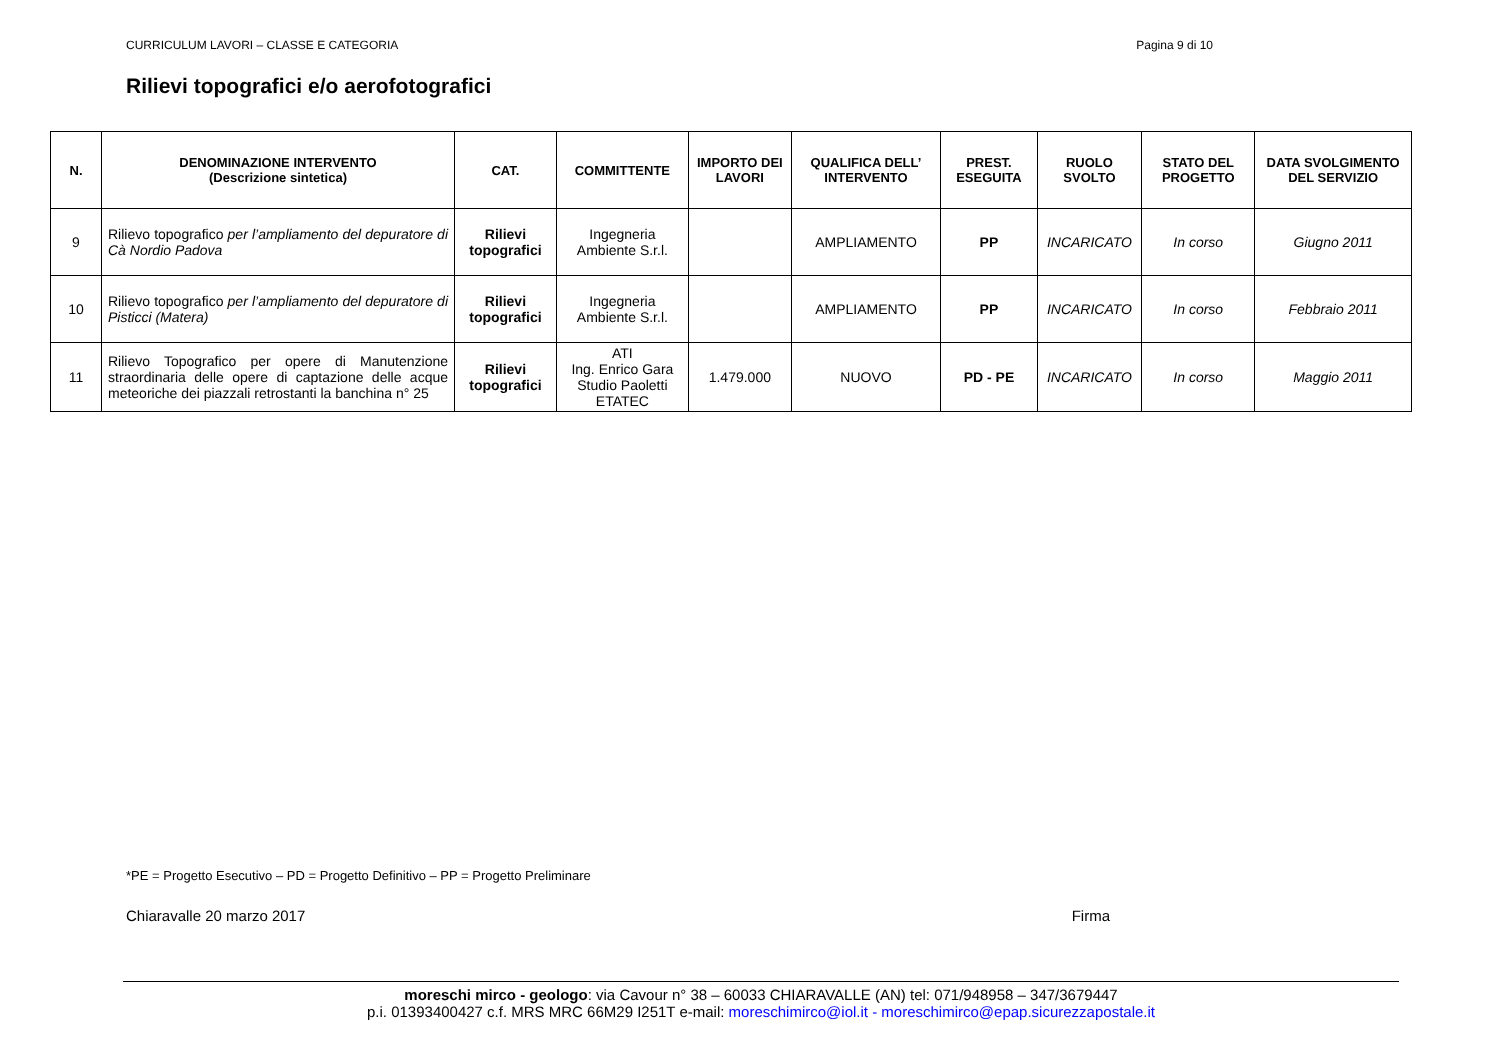CURRICULUM LAVORI – CLASSE E CATEGORIA Pagina 9 di 10
Rilievi topografici e/o aerofotografici
| N. | DENOMINAZIONE INTERVENTO (Descrizione sintetica) | CAT. | COMMITTENTE | IMPORTO DEI LAVORI | QUALIFICA DELL’ INTERVENTO | PREST. ESEGUITA | RUOLO SVOLTO | STATO DEL PROGETTO | DATA SVOLGIMENTO DEL SERVIZIO |
| --- | --- | --- | --- | --- | --- | --- | --- | --- | --- |
| 9 | Rilievo topografico per l’ampliamento del depuratore di Cà Nordio Padova | Rilievi topografici | Ingegneria Ambiente S.r.l. | | AMPLIAMENTO | PP | INCARICATO | In corso | Giugno 2011 |
| 10 | Rilievo topografico per l’ampliamento del depuratore di Pisticci (Matera) | Rilievi topografici | Ingegneria Ambiente S.r.l. | | AMPLIAMENTO | PP | INCARICATO | In corso | Febbraio 2011 |
| 11 | Rilievo Topografico per opere di Manutenzione straordinaria delle opere di captazione delle acque meteoriche dei piazzali retrostanti la banchina n° 25 | Rilievi topografici | ATI Ing. Enrico Gara Studio Paoletti ETATEC | 1.479.000 | NUOVO | PD - PE | INCARICATO | In corso | Maggio 2011 |
*PE = Progetto Esecutivo – PD = Progetto Definitivo – PP = Progetto Preliminare
Chiaravalle 20 marzo 2017 Firma
moreschi mirco - geologo: via Cavour n° 38 – 60033 CHIARAVALLE (AN) tel: 071/948958 – 347/3679447
p.i. 01393400427 c.f. MRS MRC 66M29 I251T e-mail: moreschimirco@iol.it - moreschimirco@epap.sicurezzapostale.it